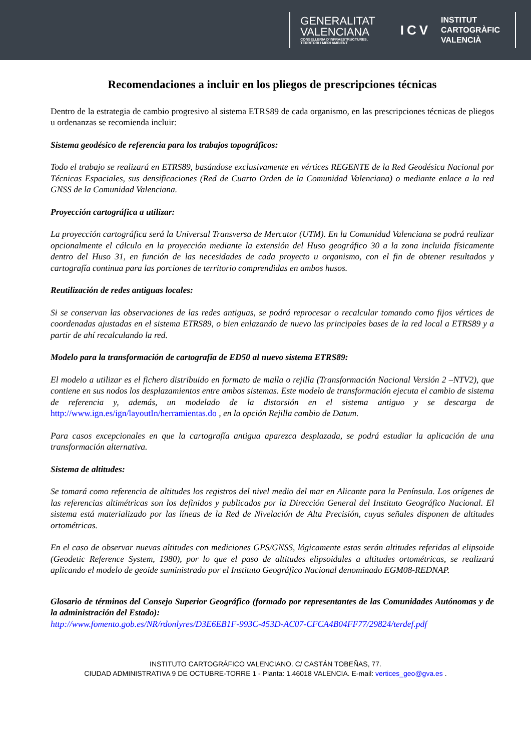GENERALITAT
VALENCIANA
CONSELLERIA D'INFRAESTRUCTURES,
TERRITORI I MEDI AMBIENT
ICV
INSTITUT
CARTOGRÀFIC
VALENCIÀ
Recomendaciones a incluir en los pliegos de prescripciones técnicas
Dentro de la estrategia de cambio progresivo al sistema ETRS89 de cada organismo, en las prescripciones técnicas de pliegos u ordenanzas se recomienda incluir:
Sistema geodésico de referencia para los trabajos topográficos:
Todo el trabajo se realizará en ETRS89, basándose exclusivamente en vértices REGENTE de la Red Geodésica Nacional por Técnicas Espaciales, sus densificaciones (Red de Cuarto Orden de la Comunidad Valenciana) o mediante enlace a la red GNSS de la Comunidad Valenciana.
Proyección cartográfica a utilizar:
La proyección cartográfica será la Universal Transversa de Mercator (UTM). En la Comunidad Valenciana se podrá realizar opcionalmente el cálculo en la proyección mediante la extensión del Huso geográfico 30 a la zona incluida físicamente dentro del Huso 31, en función de las necesidades de cada proyecto u organismo, con el fin de obtener resultados y cartografía continua para las porciones de territorio comprendidas en ambos husos.
Reutilización de redes antiguas locales:
Si se conservan las observaciones de las redes antiguas, se podrá reprocesar o recalcular tomando como fijos vértices de coordenadas ajustadas en el sistema ETRS89, o bien enlazando de nuevo las principales bases de la red local a ETRS89 y a partir de ahí recalculando la red.
Modelo para la transformación de cartografía de ED50 al nuevo sistema ETRS89:
El modelo a utilizar es el fichero distribuido en formato de malla o rejilla (Transformación Nacional Versión 2 –NTV2), que contiene en sus nodos los desplazamientos entre ambos sistemas. Este modelo de transformación ejecuta el cambio de sistema de referencia y, además, un modelado de la distorsión en el sistema antiguo y se descarga de http://www.ign.es/ign/layoutIn/herramientas.do , en la opción Rejilla cambio de Datum.
Para casos excepcionales en que la cartografía antigua aparezca desplazada, se podrá estudiar la aplicación de una transformación alternativa.
Sistema de altitudes:
Se tomará como referencia de altitudes los registros del nivel medio del mar en Alicante para la Península. Los orígenes de las referencias altimétricas son los definidos y publicados por la Dirección General del Instituto Geográfico Nacional. El sistema está materializado por las líneas de la Red de Nivelación de Alta Precisión, cuyas señales disponen de altitudes ortométricas.
En el caso de observar nuevas altitudes con mediciones GPS/GNSS, lógicamente estas serán altitudes referidas al elipsoide (Geodetic Reference System, 1980), por lo que el paso de altitudes elipsoidales a altitudes ortométricas, se realizará aplicando el modelo de geoide suministrado por el Instituto Geográfico Nacional denominado EGM08-REDNAP.
Glosario de términos del Consejo Superior Geográfico (formado por representantes de las Comunidades Autónomas y de la administración del Estado):
http://www.fomento.gob.es/NR/rdonlyres/D3E6EB1F-993C-453D-AC07-CFCA4B04FF77/29824/terdef.pdf
INSTITUTO CARTOGRÁFICO VALENCIANO. C/ CASTÁN TOBEÑAS, 77.
CIUDAD ADMINISTRATIVA 9 DE OCTUBRE-TORRE 1 - Planta: 1.46018 VALENCIA. E-mail: vertices_geo@gva.es .